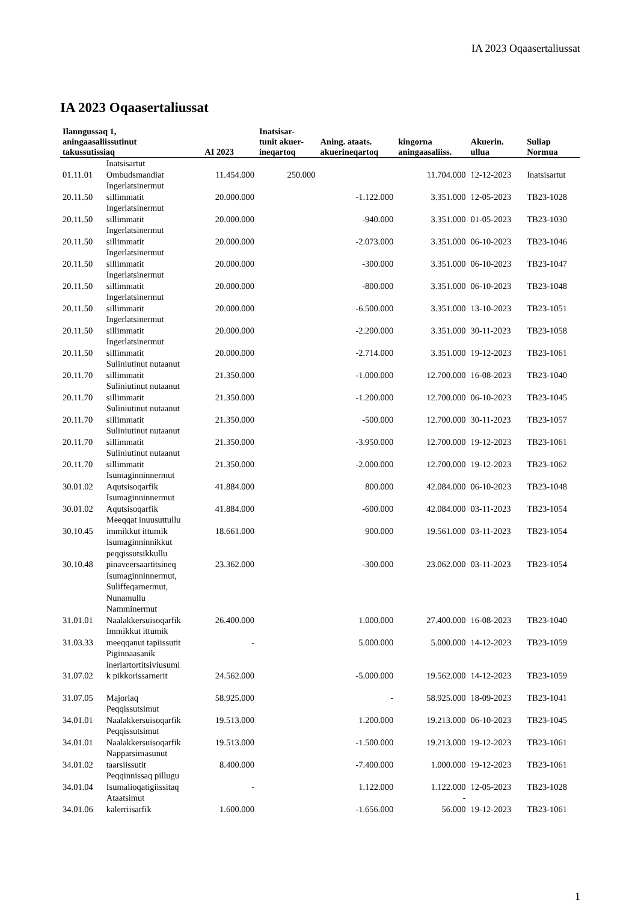IA 2023 Oqaasertaliussat
IA 2023 Oqaasertaliussat
| Ilanngussaq 1, aningaasaliissutinut takussutissiaq | | AI 2023 | Inatsisar- tunit akuer- ineqartoq | Aning. ataats. akuerineqartoq | kingorna aningaasaliiss. | Akuerin. ullua | Suliap Normua |
| --- | --- | --- | --- | --- | --- | --- | --- |
| 01.11.01 | Inatsisartut Ombudsmandiat | 11.454.000 | 250.000 | | 11.704.000 | 12-12-2023 | Inatsisartut |
| 20.11.50 | Ingerlatsinermut sillimmatit | 20.000.000 | | -1.122.000 | 3.351.000 | 12-05-2023 | TB23-1028 |
| 20.11.50 | Ingerlatsinermut sillimmatit | 20.000.000 | | -940.000 | 3.351.000 | 01-05-2023 | TB23-1030 |
| 20.11.50 | Ingerlatsinermut sillimmatit | 20.000.000 | | -2.073.000 | 3.351.000 | 06-10-2023 | TB23-1046 |
| 20.11.50 | Ingerlatsinermut sillimmatit | 20.000.000 | | -300.000 | 3.351.000 | 06-10-2023 | TB23-1047 |
| 20.11.50 | Ingerlatsinermut sillimmatit | 20.000.000 | | -800.000 | 3.351.000 | 06-10-2023 | TB23-1048 |
| 20.11.50 | Ingerlatsinermut sillimmatit | 20.000.000 | | -6.500.000 | 3.351.000 | 13-10-2023 | TB23-1051 |
| 20.11.50 | Ingerlatsinermut sillimmatit | 20.000.000 | | -2.200.000 | 3.351.000 | 30-11-2023 | TB23-1058 |
| 20.11.50 | Ingerlatsinermut sillimmatit | 20.000.000 | | -2.714.000 | 3.351.000 | 19-12-2023 | TB23-1061 |
| 20.11.70 | Suliniutinut nutaanut sillimmatit | 21.350.000 | | -1.000.000 | 12.700.000 | 16-08-2023 | TB23-1040 |
| 20.11.70 | Suliniutinut nutaanut sillimmatit | 21.350.000 | | -1.200.000 | 12.700.000 | 06-10-2023 | TB23-1045 |
| 20.11.70 | Suliniutinut nutaanut sillimmatit | 21.350.000 | | -500.000 | 12.700.000 | 30-11-2023 | TB23-1057 |
| 20.11.70 | Suliniutinut nutaanut sillimmatit | 21.350.000 | | -3.950.000 | 12.700.000 | 19-12-2023 | TB23-1061 |
| 20.11.70 | Suliniutinut nutaanut sillimmatit | 21.350.000 | | -2.000.000 | 12.700.000 | 19-12-2023 | TB23-1062 |
| 30.01.02 | Isumaginninnermut Aqutsisoqarfik | 41.884.000 | | 800.000 | 42.084.000 | 06-10-2023 | TB23-1048 |
| 30.01.02 | Isumaginninnermut Aqutsisoqarfik | 41.884.000 | | -600.000 | 42.084.000 | 03-11-2023 | TB23-1054 |
| 30.10.45 | Meeqqat inuusuttullu immikkut ittumik | 18.661.000 | | 900.000 | 19.561.000 | 03-11-2023 | TB23-1054 |
| 30.10.48 | Isumaginninnikkut peqqissutsikkullu pinaveersaartitsineq | 23.362.000 | | -300.000 | 23.062.000 | 03-11-2023 | TB23-1054 |
| 31.01.01 | Isumaginninnermut, Suliffeqarnermut, Nunamullu Namminermut Naalakkersuisoqarfik | 26.400.000 | | 1.000.000 | 27.400.000 | 16-08-2023 | TB23-1040 |
| 31.03.33 | Immikkut ittumik meeqqanut tapiissutit | - | | 5.000.000 | 5.000.000 | 14-12-2023 | TB23-1059 |
| 31.07.02 | Piginnaasanik ineriartortitsiviusumi k pikkorissarnerit | 24.562.000 | | -5.000.000 | 19.562.000 | 14-12-2023 | TB23-1059 |
| 31.07.05 | Majoriaq | 58.925.000 | | - | 58.925.000 | 18-09-2023 | TB23-1041 |
| 34.01.01 | Peqqissutsimut Naalakkersuisoqarfik | 19.513.000 | | 1.200.000 | 19.213.000 | 06-10-2023 | TB23-1045 |
| 34.01.01 | Peqqissutsimut Naalakkersuisoqarfik | 19.513.000 | | -1.500.000 | 19.213.000 | 19-12-2023 | TB23-1061 |
| 34.01.02 | Napparsimasunut taarsiissutit | 8.400.000 | | -7.400.000 | 1.000.000 | 19-12-2023 | TB23-1061 |
| 34.01.04 | Peqqinnissaq pillugu Isumalioqatigiissitaq | - | | 1.122.000 | 1.122.000 | 12-05-2023 | TB23-1028 |
| 34.01.06 | Ataatsimut kalerriisarfik | 1.600.000 | | -1.656.000 | - 56.000 | 19-12-2023 | TB23-1061 |
1